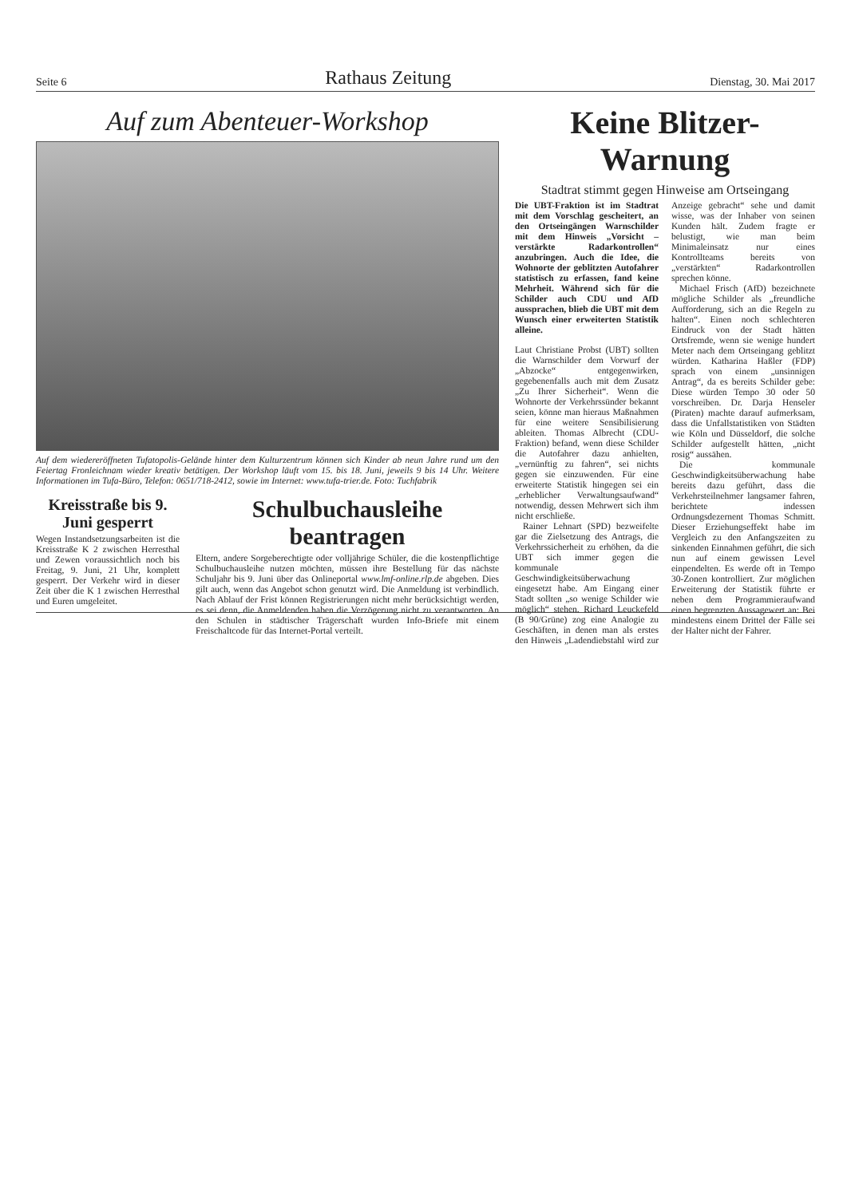Seite 6 Rathaus Zeitung Dienstag, 30. Mai 2017
Auf zum Abenteuer-Workshop
Auf dem wiedereröffneten Tufatopolis-Gelände hinter dem Kulturzentrum können sich Kinder ab neun Jahre rund um den Feiertag Fronleichnam wieder kreativ betätigen. Der Workshop läuft vom 15. bis 18. Juni, jeweils 9 bis 14 Uhr. Weitere Informationen im Tufa-Büro, Telefon: 0651/718-2412, sowie im Internet: www.tufa-trier.de. Foto: Tuchfabrik
Kreisstraße bis 9. Juni gesperrt
Wegen Instandsetzungsarbeiten ist die Kreisstraße K 2 zwischen Herresthal und Zewen voraussichtlich noch bis Freitag, 9. Juni, 21 Uhr, komplett gesperrt. Der Verkehr wird in dieser Zeit über die K 1 zwischen Herresthal und Euren umgeleitet.
Schulbuchausleihe beantragen
Eltern, andere Sorgeberechtigte oder volljährige Schüler, die die kostenpflichtige Schulbuchausleihe nutzen möchten, müssen ihre Bestellung für das nächste Schuljahr bis 9. Juni über das Onlineportal www.lmf-online.rlp.de abgeben. Dies gilt auch, wenn das Angebot schon genutzt wird. Die Anmeldung ist verbindlich. Nach Ablauf der Frist können Registrierungen nicht mehr berücksichtigt werden, es sei denn, die Anmeldenden haben die Verzögerung nicht zu verantworten. An den Schulen in städtischer Trägerschaft wurden Info-Briefe mit einem Freischaltcode für das Internet-Portal verteilt.
Keine Blitzer-Warnung
Stadtrat stimmt gegen Hinweise am Ortseingang
Die UBT-Fraktion ist im Stadtrat mit dem Vorschlag gescheitert, an den Ortseingängen Warnschilder mit dem Hinweis „Vorsicht – verstärkte Radarkontrollen“ anzubringen. Auch die Idee, die Wohnorte der geblitzten Autofahrer statistisch zu erfassen, fand keine Mehrheit. Während sich für die Schilder auch CDU und AfD aussprachen, blieb die UBT mit dem Wunsch einer erweiterten Statistik alleine.
Laut Christiane Probst (UBT) sollten die Warnschilder dem Vorwurf der „Abzocke“ entgegenwirken, gegebenenfalls auch mit dem Zusatz „Zu Ihrer Sicherheit“. Wenn die Wohnorte der Verkehrssünder bekannt seien, könne man hieraus Maßnahmen für eine weitere Sensibilisierung ableiten. Thomas Albrecht (CDU-Fraktion) befand, wenn diese Schilder die Autofahrer dazu anhielten, „vernünftig zu fahren“, sei nichts gegen sie einzuwenden. Für eine erweiterte Statistik hingegen sei ein „erheblicher Verwaltungsaufwand“ notwendig, dessen Mehrwert sich ihm nicht erschließe.
Rainer Lehnart (SPD) bezweifelte gar die Zielsetzung des Antrags, die Verkehrssicherheit zu erhöhen, da die UBT sich immer gegen die kommunale Geschwindigkeitsüberwachung eingesetzt habe. Am Eingang einer Stadt sollten „so wenige Schilder wie möglich“ stehen. Richard Leuckefeld (B 90/Grüne) zog eine Analogie zu Geschäften, in denen man als erstes den Hinweis „Ladendiebstahl wird zur Anzeige gebracht“ sehe und damit wisse, was der Inhaber von seinen Kunden hält. Zudem fragte er belustigt, wie man beim Minimaleinsatz nur eines Kontrollteams bereits von „verstärkten“ Radarkontrollen sprechen könne.
Michael Frisch (AfD) bezeichnete mögliche Schilder als „freundliche Aufforderung, sich an die Regeln zu halten“. Einen noch schlechteren Eindruck von der Stadt hätten Ortsfremde, wenn sie wenige hundert Meter nach dem Ortseingang geblitzt würden. Katharina Haßler (FDP) sprach von einem „unsinnigen Antrag“, da es bereits Schilder gebe: Diese würden Tempo 30 oder 50 vorschreiben. Dr. Darja Henseler (Piraten) machte darauf aufmerksam, dass die Unfallstatistiken von Städten wie Köln und Düsseldorf, die solche Schilder aufgestellt hätten, „nicht rosig“ aussähen.
Die kommunale Geschwindigkeitsüberwachung habe bereits dazu geführt, dass die Verkehrsteilnehmer langsamer fahren, berichtete indessen Ordnungsdezernent Thomas Schmitt. Dieser Erziehungseffekt habe im Vergleich zu den Anfangszeiten zu sinkenden Einnahmen geführt, die sich nun auf einem gewissen Level einpendelten. Es werde oft in Tempo 30-Zonen kontrolliert. Zur möglichen Erweiterung der Statistik führte er neben dem Programmieraufwand einen begrenzten Aussagewert an: Bei mindestens einem Drittel der Fälle sei der Halter nicht der Fahrer.